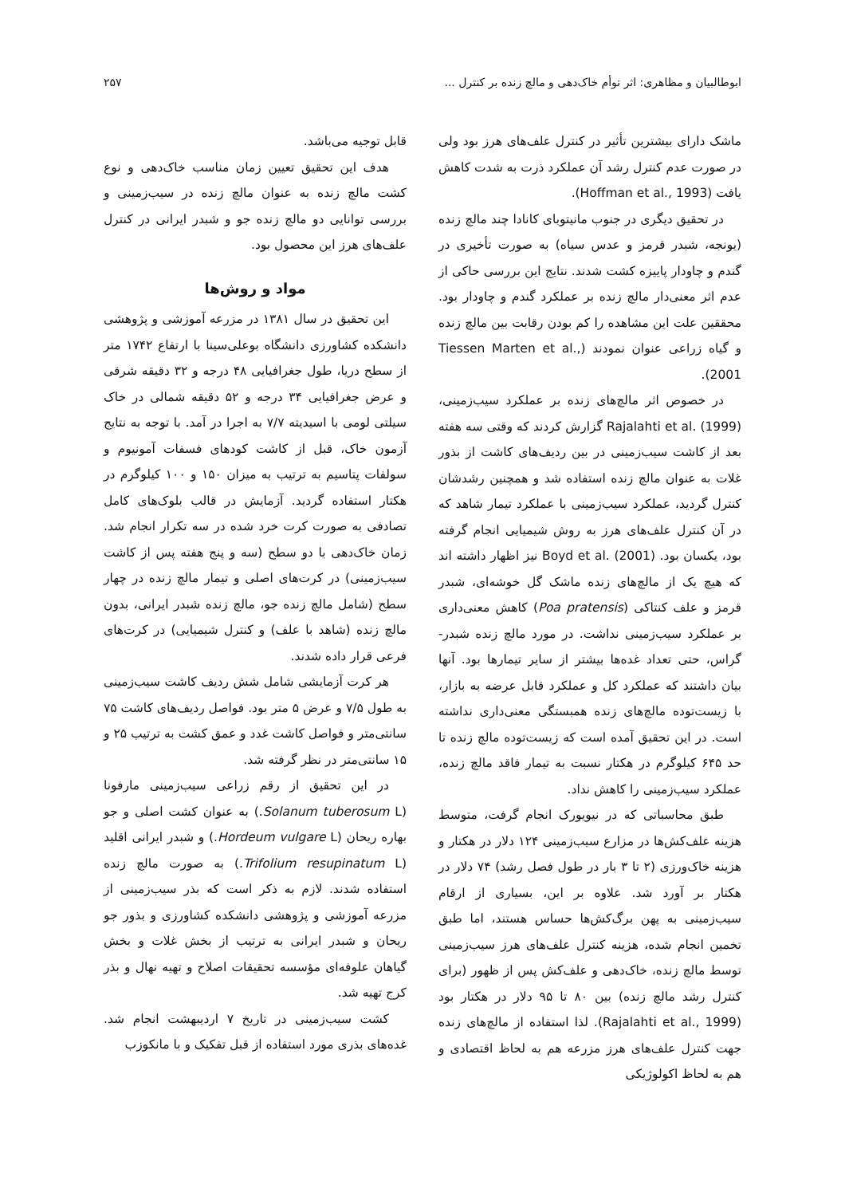ابوطالبیان و مظاهری: اثر توأم خاک‌دهی و مالچ زنده بر کنترل ... ۲۵۷
ماشک دارای بیشترین تأثیر در کنترل علف‌های هرز بود ولی در صورت عدم کنترل رشد آن عملکرد ذرت به شدت کاهش یافت (Hoffman et al., 1993).
در تحقیق دیگری در جنوب مانیتوبای کانادا چند مالچ زنده (یونجه، شبدر قرمز و عدس سیاه) به صورت تأخیری در گندم و چاودار پاییزه کشت شدند. نتایج این بررسی حاکی از عدم اثر معنی‌دار مالچ زنده بر عملکرد گندم و چاودار بود. محققین علت این مشاهده را کم بودن رقابت بین مالچ زنده و گیاه زراعی عنوان نمودند (Tiessen Marten et al., 2001).
در خصوص اثر مالچ‌های زنده بر عملکرد سیب‌زمینی، Rajalahti et al. (1999) گزارش کردند که وقتی سه هفته بعد از کاشت سیب‌زمینی در بین ردیف‌های کاشت از بذور غلات به عنوان مالچ زنده استفاده شد و همچنین رشدشان کنترل گردید، عملکرد سیب‌زمینی با عملکرد تیمار شاهد که در آن کنترل علف‌های هرز به روش شیمیایی انجام گرفته بود، یکسان بود. Boyd et al. (2001) نیز اظهار داشته اند که هیچ یک از مالچ‌های زنده ماشک گل خوشه‌ای، شبدر قرمز و علف کنتاکی (Poa pratensis) کاهش معنی‌داری بر عملکرد سیب‌زمینی نداشت. در مورد مالچ زنده شبدر-گراس، حتی تعداد غده‌ها بیشتر از سایر تیمارها بود. آنها بیان داشتند که عملکرد کل و عملکرد قابل عرضه به بازار، با زیست‌توده مالچ‌های زنده همبستگی معنی‌داری نداشته است. در این تحقیق آمده است که زیست‌توده مالچ زنده تا حد ۶۴۵ کیلوگرم در هکتار نسبت به تیمار فاقد مالچ زنده، عملکرد سیب‌زمینی را کاهش نداد.
طبق محاسباتی که در نیویورک انجام گرفت، متوسط هزینه علف‌کش‌ها در مزارع سیب‌زمینی ۱۲۴ دلار در هکتار و هزینه خاک‌ورزی (۲ تا ۳ بار در طول فصل رشد) ۷۴ دلار در هکتار بر آورد شد. علاوه بر این، بسیاری از ارقام سیب‌زمینی به پهن برگ‌کش‌ها حساس هستند، اما طبق تخمین انجام شده، هزینه کنترل علف‌های هرز سیب‌زمینی توسط مالچ زنده، خاک‌دهی و علف‌کش پس از ظهور (برای کنترل رشد مالچ زنده) بین ۸۰ تا ۹۵ دلار در هکتار بود (Rajalahti et al., 1999). لذا استفاده از مالچ‌های زنده جهت کنترل علف‌های هرز مزرعه هم به لحاظ اقتصادی و هم به لحاظ اکولوژیکی
قابل توجیه می‌باشد.
هدف این تحقیق تعیین زمان مناسب خاک‌دهی و نوع کشت مالچ زنده به عنوان مالچ زنده در سیب‌زمینی و بررسی توانایی دو مالچ زنده جو و شبدر ایرانی در کنترل علف‌های هرز این محصول بود.
مواد و روش‌ها
این تحقیق در سال ۱۳۸۱ در مزرعه آموزشی و پژوهشی دانشکده کشاورزی دانشگاه بوعلی‌سینا با ارتفاع ۱۷۴۲ متر از سطح دریا، طول جغرافیایی ۴۸ درجه و ۳۲ دقیقه شرقی و عرض جغرافیایی ۳۴ درجه و ۵۲ دقیقه شمالی در خاک سیلتی لومی با اسیدیته ۷/۷ به اجرا در آمد. با توجه به نتایج آزمون خاک، قبل از کاشت کودهای فسفات آمونیوم و سولفات پتاسیم به ترتیب به میزان ۱۵۰ و ۱۰۰ کیلوگرم در هکتار استفاده گردید. آزمایش در قالب بلوک‌های کامل تصادفی به صورت کرت خرد شده در سه تکرار انجام شد. زمان خاک‌دهی با دو سطح (سه و پنج هفته پس از کاشت سیب‌زمینی) در کرت‌های اصلی و تیمار مالچ زنده در چهار سطح (شامل مالچ زنده جو، مالچ زنده شبدر ایرانی، بدون مالچ زنده (شاهد با علف) و کنترل شیمیایی) در کرت‌های فرعی قرار داده شدند.
هر کرت آزمایشی شامل شش ردیف کاشت سیب‌زمینی به طول ۷/۵ و عرض ۵ متر بود. فواصل ردیف‌های کاشت ۷۵ سانتی‌متر و فواصل کاشت غدد و عمق کشت به ترتیب ۲۵ و ۱۵ سانتی‌متر در نظر گرفته شد.
در این تحقیق از رقم زراعی سیب‌زمینی مارفونا (Solanum tuberosum L.) به عنوان کشت اصلی و جو بهاره ریحان (Hordeum vulgare L.) و شبدر ایرانی اقلید (Trifolium resupinatum L.) به صورت مالچ زنده استفاده شدند. لازم به ذکر است که بذر سیب‌زمینی از مزرعه آموزشی و پژوهشی دانشکده کشاورزی و بذور جو ریحان و شبدر ایرانی به ترتیب از بخش غلات و بخش گیاهان علوفه‌ای مؤسسه تحقیقات اصلاح و تهیه نهال و بذر کرج تهیه شد.
کشت سیب‌زمینی در تاریخ ۷ اردیبهشت انجام شد. غده‌های بذری مورد استفاده از قبل تفکیک و با مانکوزب